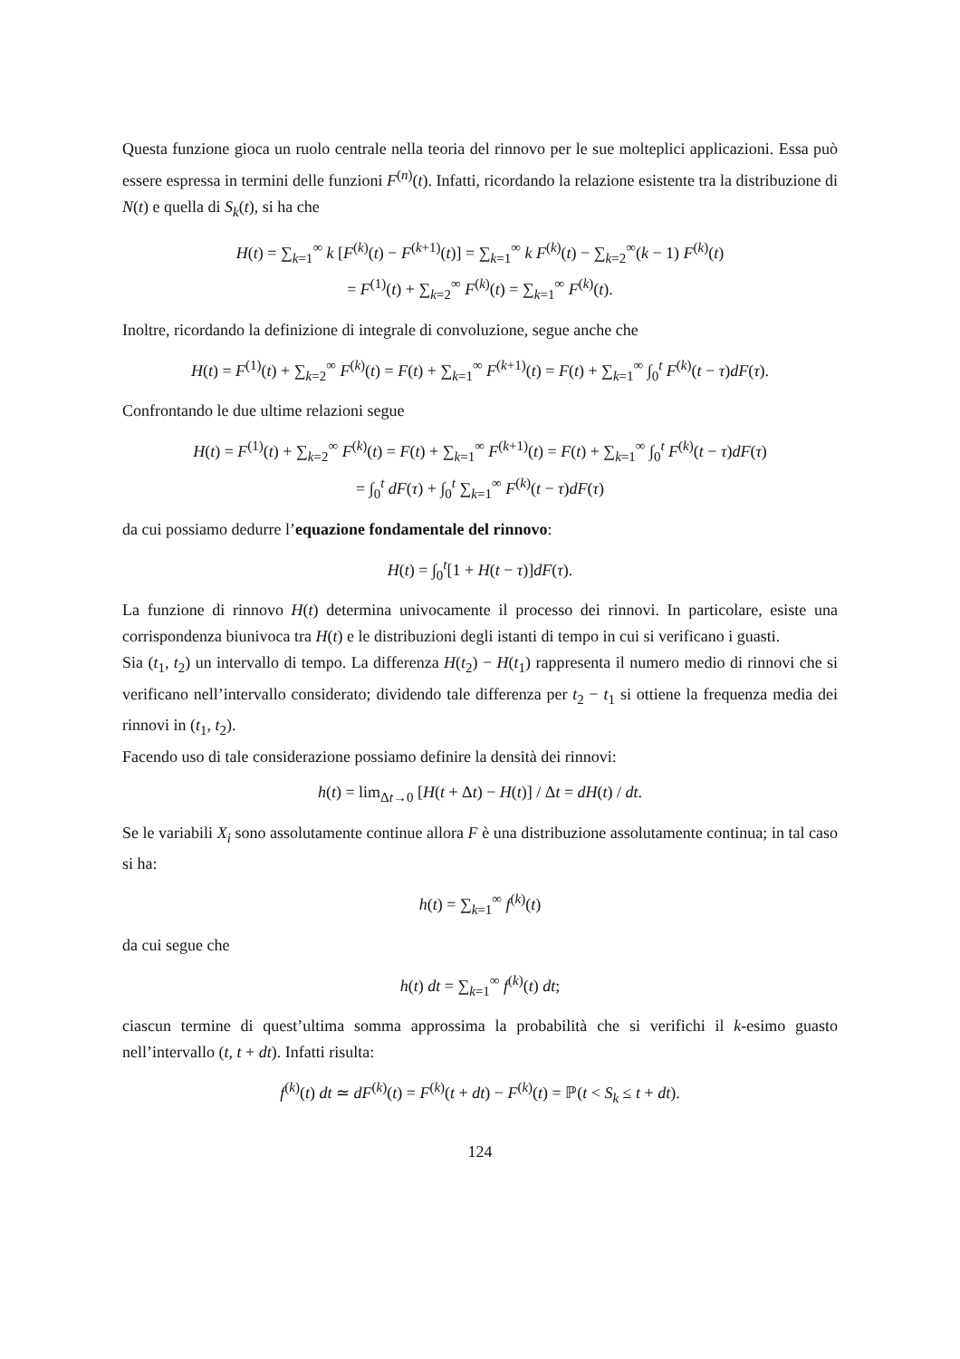Questa funzione gioca un ruolo centrale nella teoria del rinnovo per le sue molteplici applicazioni. Essa può essere espressa in termini delle funzioni F<sup>(n)</sup>(t). Infatti, ricordando la relazione esistente tra la distribuzione di N(t) e quella di S<sub>k</sub>(t), si ha che
H(t) = ∑<sub>k=1</sub><sup>∞</sup> k [F<sup>(k)</sup>(t) − F<sup>(k+1)</sup>(t)] = ∑<sub>k=1</sub><sup>∞</sup> k F<sup>(k)</sup>(t) − ∑<sub>k=2</sub><sup>∞</sup>(k − 1) F<sup>(k)</sup>(t)
= F<sup>(1)</sup>(t) + ∑<sub>k=2</sub><sup>∞</sup> F<sup>(k)</sup>(t) = ∑<sub>k=1</sub><sup>∞</sup> F<sup>(k)</sup>(t).
Inoltre, ricordando la definizione di integrale di convoluzione, segue anche che
H(t) = F<sup>(1)</sup>(t) + ∑<sub>k=2</sub><sup>∞</sup> F<sup>(k)</sup>(t) = F(t) + ∑<sub>k=1</sub><sup>∞</sup> F<sup>(k+1)</sup>(t) = F(t) + ∑<sub>k=1</sub><sup>∞</sup> ∫<sub>0</sub><sup>t</sup> F<sup>(k)</sup>(t − τ)dF(τ).
Confrontando le due ultime relazioni segue
H(t) = F<sup>(1)</sup>(t) + ∑<sub>k=2</sub><sup>∞</sup> F<sup>(k)</sup>(t) = F(t) + ∑<sub>k=1</sub><sup>∞</sup> F<sup>(k+1)</sup>(t) = F(t) + ∑<sub>k=1</sub><sup>∞</sup> ∫<sub>0</sub><sup>t</sup> F<sup>(k)</sup>(t − τ)dF(τ)
= ∫<sub>0</sub><sup>t</sup> dF(τ) + ∫<sub>0</sub><sup>t</sup> ∑<sub>k=1</sub><sup>∞</sup> F<sup>(k)</sup>(t − τ)dF(τ)
da cui possiamo dedurre l’equazione fondamentale del rinnovo:
H(t) = ∫<sub>0</sub><sup>t</sup>[1 + H(t − τ)]dF(τ).
La funzione di rinnovo H(t) determina univocamente il processo dei rinnovi. In particolare, esiste una corrispondenza biunivoca tra H(t) e le distribuzioni degli istanti di tempo in cui si verificano i guasti.
Sia (t<sub>1</sub>, t<sub>2</sub>) un intervallo di tempo. La differenza H(t<sub>2</sub>) − H(t<sub>1</sub>) rappresenta il numero medio di rinnovi che si verificano nell’intervallo considerato; dividendo tale differenza per t<sub>2</sub> − t<sub>1</sub> si ottiene la frequenza media dei rinnovi in (t<sub>1</sub>, t<sub>2</sub>).
Facendo uso di tale considerazione possiamo definire la densità dei rinnovi:
h(t) = lim<sub>Δt→0</sub> [H(t + Δt) − H(t)] / Δt = dH(t) / dt.
Se le variabili X<sub>i</sub> sono assolutamente continue allora F è una distribuzione assolutamente continua; in tal caso si ha:
h(t) = ∑<sub>k=1</sub><sup>∞</sup> f<sup>(k)</sup>(t)
da cui segue che
h(t) dt = ∑<sub>k=1</sub><sup>∞</sup> f<sup>(k)</sup>(t) dt;
ciascun termine di quest’ultima somma approssima la probabilità che si verifichi il k-esimo guasto nell’intervallo (t, t + dt). Infatti risulta:
f<sup>(k)</sup>(t) dt ≃ dF<sup>(k)</sup>(t) = F<sup>(k)</sup>(t + dt) − F<sup>(k)</sup>(t) = ℙ(t < S<sub>k</sub> ≤ t + dt).
124